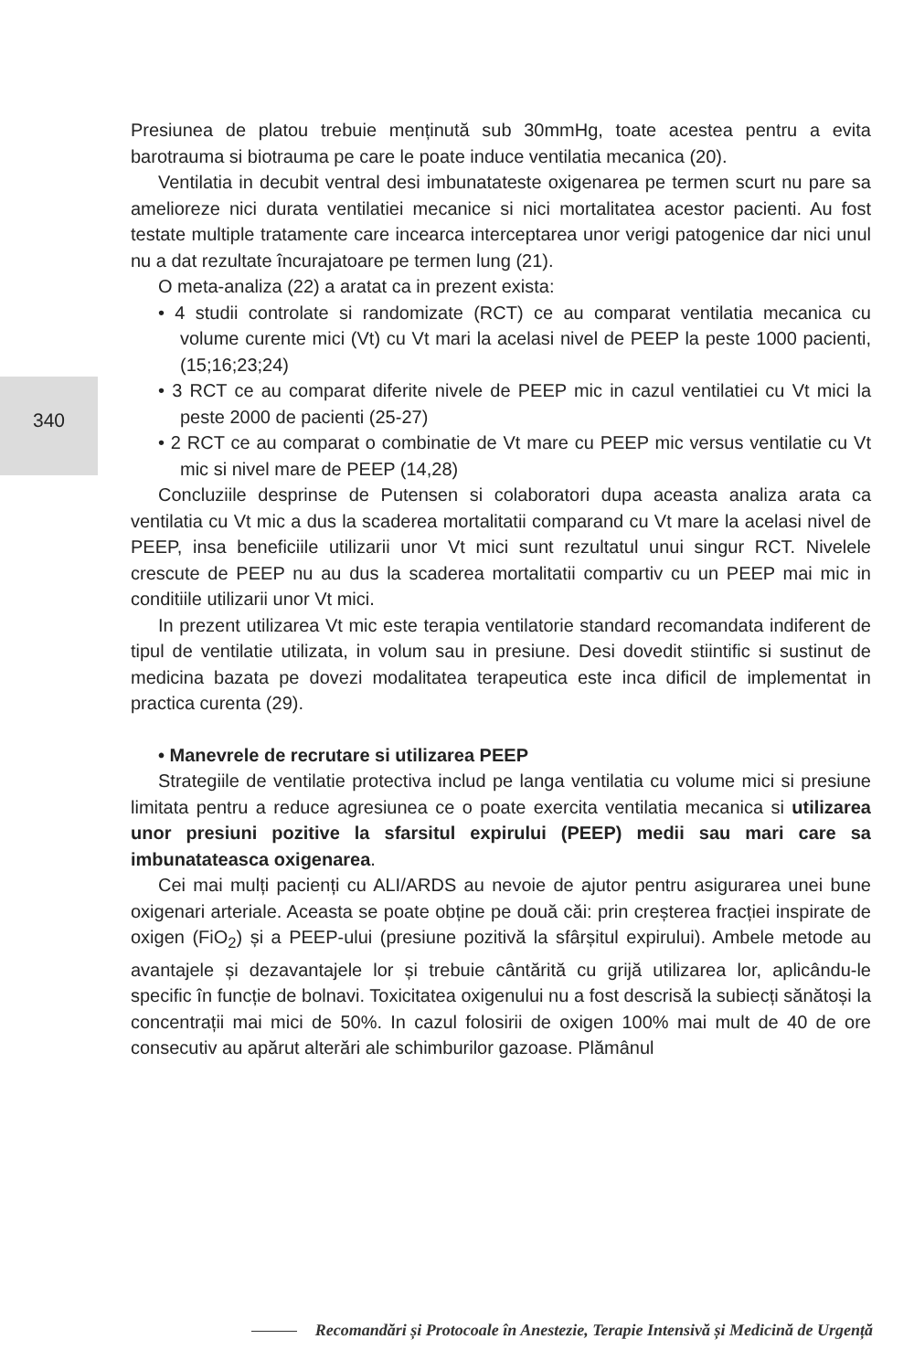340
Presiunea de platou trebuie menținută sub 30mmHg, toate acestea pentru a evita barotrauma si biotrauma pe care le poate induce ventilatia mecanica (20).
Ventilatia in decubit ventral desi imbunatateste oxigenarea pe termen scurt nu pare sa amelioreze nici durata ventilatiei mecanice si nici mortalitatea acestor pacienti. Au fost testate multiple tratamente care incearca interceptarea unor verigi patogenice dar nici unul nu a dat rezultate încurajatoare pe termen lung (21).
O meta-analiza (22) a aratat ca in prezent exista:
• 4 studii controlate si randomizate (RCT) ce au comparat ventilatia mecanica cu volume curente mici (Vt) cu Vt mari la acelasi nivel de PEEP la peste 1000 pacienti, (15;16;23;24)
• 3 RCT ce au comparat diferite nivele de PEEP mic in cazul ventilatiei cu Vt mici la peste 2000 de pacienti (25-27)
• 2 RCT ce au comparat o combinatie de Vt mare cu PEEP mic versus ventilatie cu Vt mic si nivel mare de PEEP (14,28)
Concluziile desprinse de Putensen si colaboratori dupa aceasta analiza arata ca ventilatia cu Vt mic a dus la scaderea mortalitatii comparand cu Vt mare la acelasi nivel de PEEP, insa beneficiile utilizarii unor Vt mici sunt rezultatul unui singur RCT. Nivelele crescute de PEEP nu au dus la scaderea mortalitatii compartiv cu un PEEP mai mic in conditiile utilizarii unor Vt mici.
In prezent utilizarea Vt mic este terapia ventilatorie standard recomandata indiferent de tipul de ventilatie utilizata, in volum sau in presiune. Desi dovedit stiintific si sustinut de medicina bazata pe dovezi modalitatea terapeutica este inca dificil de implementat in practica curenta (29).
• Manevrele de recrutare si utilizarea PEEP
Strategiile de ventilatie protectiva includ pe langa ventilatia cu volume mici si presiune limitata pentru a reduce agresiunea ce o poate exercita ventilatia mecanica si utilizarea unor presiuni pozitive la sfarsitul expirului (PEEP) medii sau mari care sa imbunatateasca oxigenarea.
Cei mai mulți pacienți cu ALI/ARDS au nevoie de ajutor pentru asigurarea unei bune oxigenari arteriale. Aceasta se poate obține pe două căi: prin creșterea fracției inspirate de oxigen (FiO<sub>2</sub>) și a PEEP-ului (presiune pozitivă la sfârșitul expirului). Ambele metode au avantajele și dezavantajele lor și trebuie cântărită cu grijă utilizarea lor, aplicându-le specific în funcție de bolnavi. Toxicitatea oxigenului nu a fost descrisă la subiecți sănătoși la concentrații mai mici de 50%. In cazul folosirii de oxigen 100% mai mult de 40 de ore consecutiv au apărut alterări ale schimburilor gazoase. Plămânul
Recomandări și Protocoale în Anestezie, Terapie Intensivă și Medicină de Urgență